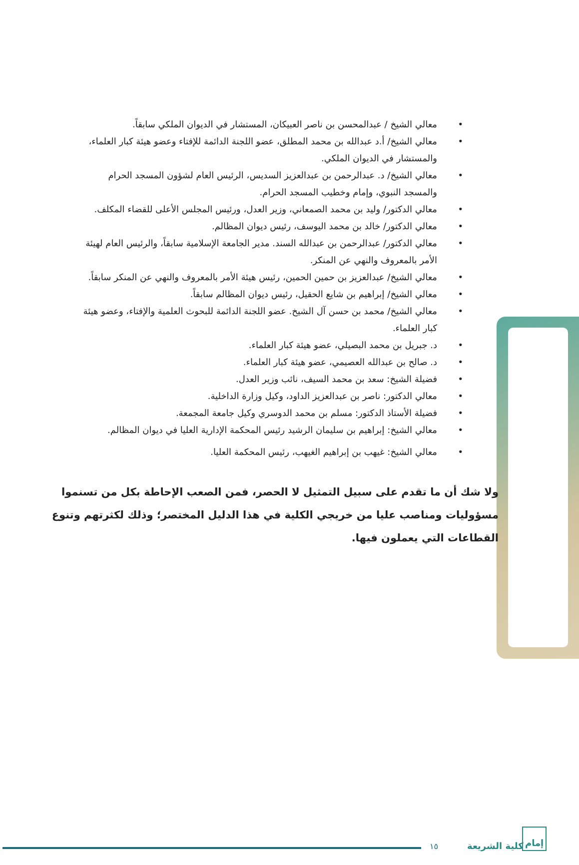• معالي الشيخ / عبدالمحسن بن ناصر العبيكان، المستشار في الديوان الملكي سابقاً.
• معالي الشيخ/ أ.د عبدالله بن محمد المطلق، عضو اللجنة الدائمة للإفتاء وعضو هيئة كبار العلماء، والمستشار في الديوان الملكي.
• معالي الشيخ/ د. عبدالرحمن بن عبدالعزيز السديس، الرئيس العام لشؤون المسجد الحرام والمسجد النبوي، وإمام وخطيب المسجد الحرام.
• معالي الدكتور/ وليد بن محمد الصمعاني، وزير العدل، ورئيس المجلس الأعلى للقضاء المكلف.
• معالي الدكتور/ خالد بن محمد اليوسف، رئيس ديوان المظالم.
• معالي الدكتور/ عبدالرحمن بن عبدالله السند. مدير الجامعة الإسلامية سابقاً، والرئيس العام لهيئة الأمر بالمعروف والنهي عن المنكر.
• معالي الشيخ/ عبدالعزيز بن حمين الحمين، رئيس هيئة الأمر بالمعروف والنهي عن المنكر سابقاً.
• معالي الشيخ/ إبراهيم بن شايع الحقيل، رئيس ديوان المظالم سابقاً.
• معالي الشيخ/ محمد بن حسن آل الشيخ. عضو اللجنة الدائمة للبحوث العلمية والإفتاء، وعضو هيئة كبار العلماء.
• د. جبريل بن محمد البصيلي، عضو هيئة كبار العلماء.
• د. صالح بن عبدالله العصيمي، عضو هيئة كبار العلماء.
• فضيلة الشيخ: سعد بن محمد السيف، نائب وزير العدل.
• معالي الدكتور: ناصر بن عبدالعزيز الداود، وكيل وزارة الداخلية.
• فضيلة الأستاذ الدكتور: مسلم بن محمد الدوسري وكيل جامعة المجمعة.
• معالي الشيخ: إبراهيم بن سليمان الرشيد رئيس المحكمة الإدارية العليا في ديوان المظالم.
• معالي الشيخ: غيهب بن إبراهيم الغيهب، رئيس المحكمة العليا.
ولا شك أن ما تقدم على سبيل التمثيل لا الحصر، فمن الصعب الإحاطة بكل من تسنموا مسؤوليات ومناصب عليا من خريجي الكلية في هذا الدليل المختصر؛ وذلك لكثرتهم وتنوع القطاعات التي يعملون فيها.
١٥ كلية الشريعة إمام